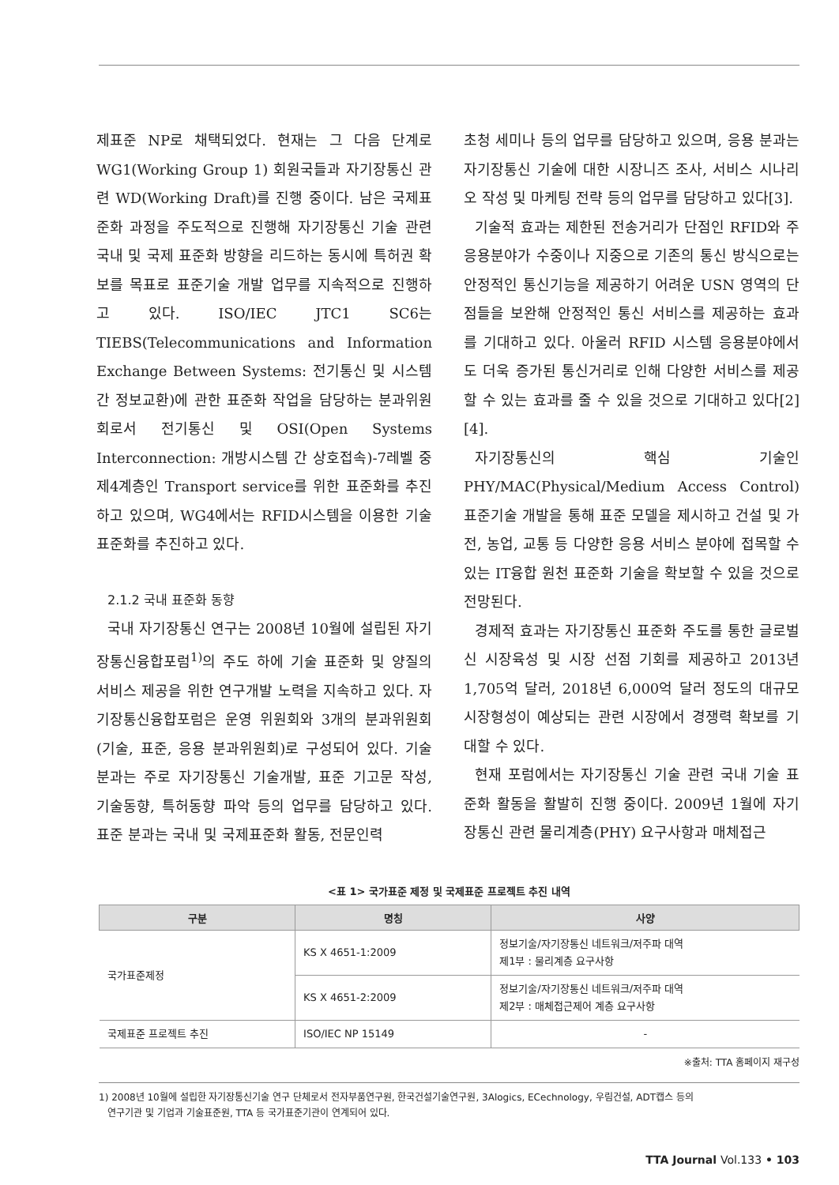제표준 NP로 채택되었다. 현재는 그 다음 단계로 WG1(Working Group 1) 회원국들과 자기장통신 관련 WD(Working Draft)를 진행 중이다. 남은 국제표준화 과정을 주도적으로 진행해 자기장통신 기술 관련 국내 및 국제 표준화 방향을 리드하는 동시에 특허권 확보를 목표로 표준기술 개발 업무를 지속적으로 진행하고 있다. ISO/IEC JTC1 SC6는 TIEBS(Telecommunications and Information Exchange Between Systems: 전기통신 및 시스템 간 정보교환)에 관한 표준화 작업을 담당하는 분과위원회로서 전기통신 및 OSI(Open Systems Interconnection: 개방시스템 간 상호접속)-7레벨 중 제4계층인 Transport service를 위한 표준화를 추진하고 있으며, WG4에서는 RFID시스템을 이용한 기술 표준화를 추진하고 있다.
2.1.2 국내 표준화 동향
국내 자기장통신 연구는 2008년 10월에 설립된 자기장통신융합포럼<sup>1)</sup>의 주도 하에 기술 표준화 및 양질의 서비스 제공을 위한 연구개발 노력을 지속하고 있다. 자기장통신융합포럼은 운영 위원회와 3개의 분과위원회(기술, 표준, 응용 분과위원회)로 구성되어 있다. 기술 분과는 주로 자기장통신 기술개발, 표준 기고문 작성, 기술동향, 특허동향 파악 등의 업무를 담당하고 있다. 표준 분과는 국내 및 국제표준화 활동, 전문인력
초청 세미나 등의 업무를 담당하고 있으며, 응용 분과는 자기장통신 기술에 대한 시장니즈 조사, 서비스 시나리오 작성 및 마케팅 전략 등의 업무를 담당하고 있다[3].
기술적 효과는 제한된 전송거리가 단점인 RFID와 주 응용분야가 수중이나 지중으로 기존의 통신 방식으로는 안정적인 통신기능을 제공하기 어려운 USN 영역의 단점들을 보완해 안정적인 통신 서비스를 제공하는 효과를 기대하고 있다. 아울러 RFID 시스템 응용분야에서도 더욱 증가된 통신거리로 인해 다양한 서비스를 제공할 수 있는 효과를 줄 수 있을 것으로 기대하고 있다[2][4].
자기장통신의 핵심 기술인 PHY/MAC(Physical/Medium Access Control) 표준기술 개발을 통해 표준 모델을 제시하고 건설 및 가전, 농업, 교통 등 다양한 응용 서비스 분야에 접목할 수 있는 IT융합 원천 표준화 기술을 확보할 수 있을 것으로 전망된다.
경제적 효과는 자기장통신 표준화 주도를 통한 글로벌 신 시장육성 및 시장 선점 기회를 제공하고 2013년 1,705억 달러, 2018년 6,000억 달러 정도의 대규모 시장형성이 예상되는 관련 시장에서 경쟁력 확보를 기대할 수 있다.
현재 포럼에서는 자기장통신 기술 관련 국내 기술 표준화 활동을 활발히 진행 중이다. 2009년 1월에 자기장통신 관련 물리계층(PHY) 요구사항과 매체접근
<표 1> 국가표준 제정 및 국제표준 프로젝트 추진 내역
| 구분 | 명칭 | 사양 |
| --- | --- | --- |
| 국가표준제정 | KS X 4651-1:2009 | 정보기술/자기장통신 네트워크/저주파 대역 제1부 : 물리계층 요구사항 |
| | KS X 4651-2:2009 | 정보기술/자기장통신 네트워크/저주파 대역 제2부 : 매체접근제어 계층 요구사항 |
| 국제표준 프로젝트 추진 | ISO/IEC NP 15149 | - |
※출처: TTA 홈페이지 재구성
1) 2008년 10월에 설립한 자기장통신기술 연구 단체로서 전자부품연구원, 한국건설기술연구원, 3Alogics, ECechnology, 우림건설, ADT캡스 등의
연구기관 및 기업과 기술표준원, TTA 등 국가표준기관이 연계되어 있다.
TTA Journal Vol.133 • 103